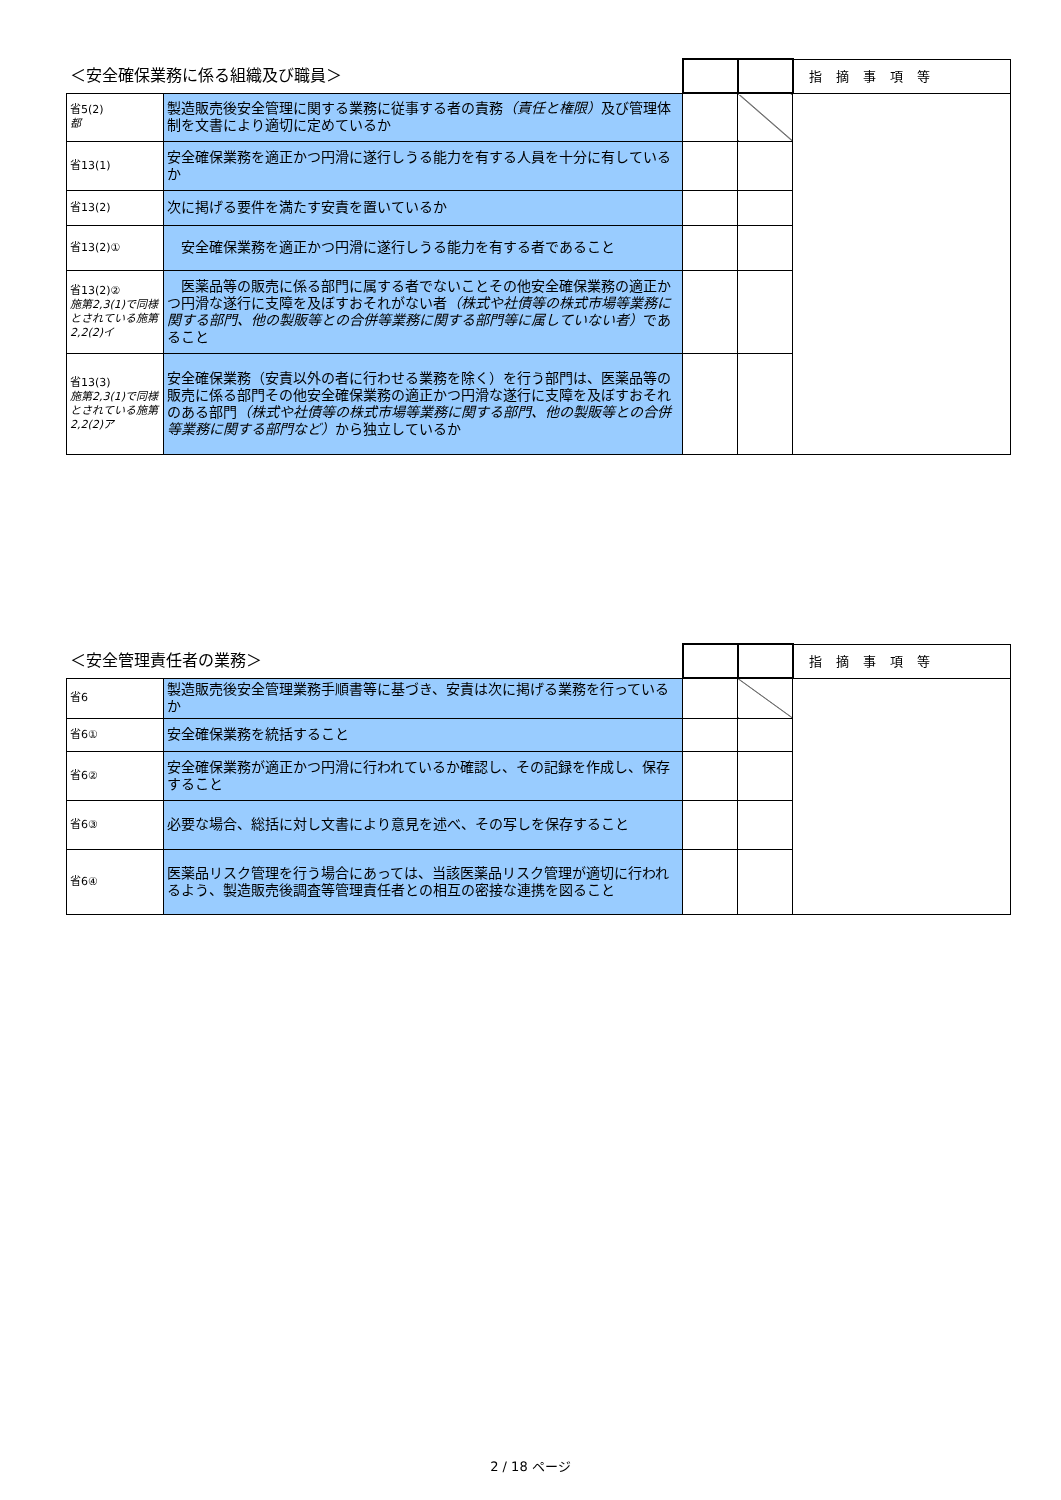| ＜安全確保業務に係る組織及び職員＞ | | | | 指摘事項等 |
| 省5(2) 都 | 製造販売後安全管理に関する業務に従事する者の責務 （責任と権限） 及び管理体制を文書により適切に定めているか | | | |
| 省13(1) | 安全確保業務を適正かつ円滑に遂行しうる能力を有する人員を十分に有しているか | | | |
| 省13(2) | 次に掲げる要件を満たす安責を置いているか | | | |
| 省13(2)① | 安全確保業務を適正かつ円滑に遂行しうる能力を有する者であること | | | |
| 省13(2)② 施第2,3(1)で同様とされている施第2,2(2)イ | 医薬品等の販売に係る部門に属する者でないことその他安全確保業務の適正かつ円滑な遂行に支障を及ぼすおそれがない者 （株式や社債等の株式市場等業務に関する部門、他の製販等との合併等業務に関する部門等に属していない者） であること | | | |
| 省13(3) 施第2,3(1)で同様とされている施第2,2(2)ア | 安全確保業務（安責以外の者に行わせる業務を除く）を行う部門は、医薬品等の販売に係る部門その他安全確保業務の適正かつ円滑な遂行に支障を及ぼすおそれのある部門 （株式や社債等の株式市場等業務に関する部門、他の製販等との合併等業務に関する部門など） から独立しているか | | | |
| ＜安全管理責任者の業務＞ | | | | 指摘事項等 |
| 省6 | 製造販売後安全管理業務手順書等に基づき、安責は次に掲げる業務を行っているか | | | |
| 省6① | 安全確保業務を統括すること | | | |
| 省6② | 安全確保業務が適正かつ円滑に行われているか確認し、その記録を作成し、保存すること | | | |
| 省6③ | 必要な場合、総括に対し文書により意見を述べ、その写しを保存すること | | | |
| 省6④ | 医薬品リスク管理を行う場合にあっては、当該医薬品リスク管理が適切に行われるよう、製造販売後調査等管理責任者との相互の密接な連携を図ること | | | |
2 / 18 ページ